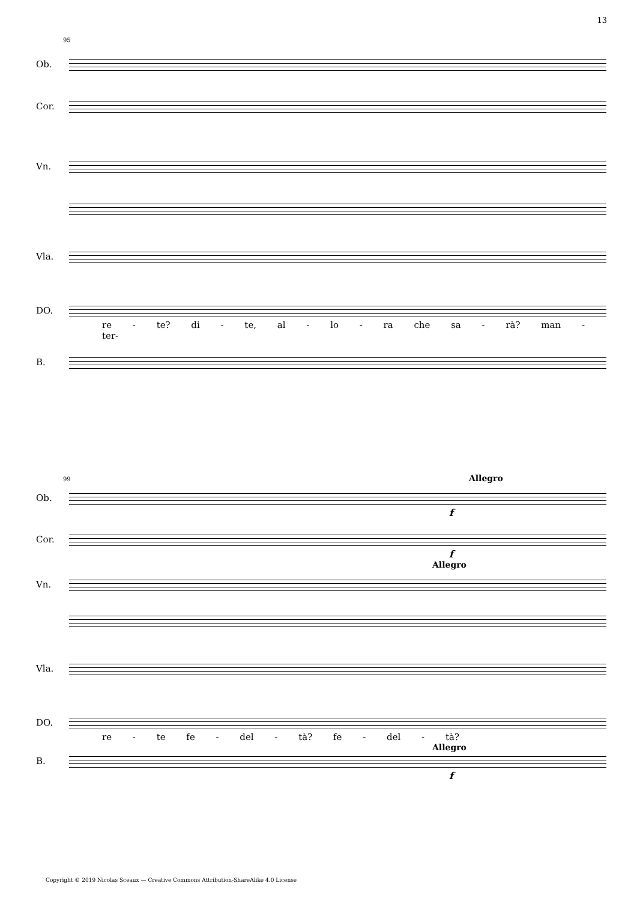13
95
Ob.
Cor.
Vn.
Vla.
DO.
re - te? di - te, al - lo - ra che sa - rà? man - ter-
B.
99 Allegro
Ob.
f
Cor.
f
Allegro
Vn.
Vla.
DO.
re - te fe - del - tà? fe - del - tà?
Allegro
B.
f
Copyright © 2019 Nicolas Sceaux — Creative Commons Attribution-ShareAlike 4.0 License